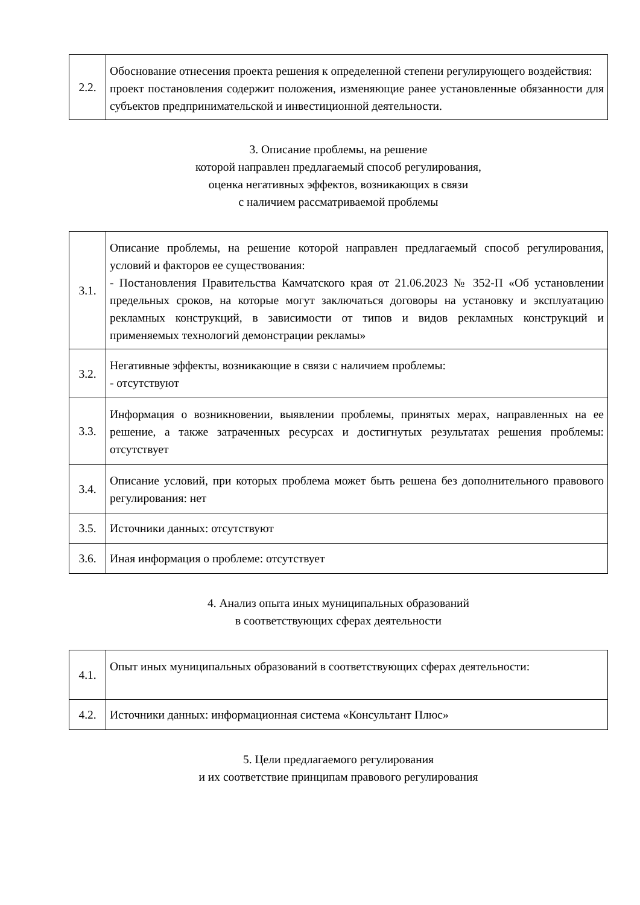| 2.2. | Обоснование отнесения проекта решения к определенной степени регулирующего воздействия: проект постановления содержит положения, изменяющие ранее установленные обязанности для субъектов предпринимательской и инвестиционной деятельности. |
3. Описание проблемы, на решение
которой направлен предлагаемый способ регулирования,
оценка негативных эффектов, возникающих в связи
с наличием рассматриваемой проблемы
| 3.1. | Описание проблемы, на решение которой направлен предлагаемый способ регулирования, условий и факторов ее существования: - Постановления Правительства Камчатского края от 21.06.2023 № 352-П «Об установлении предельных сроков, на которые могут заключаться договоры на установку и эксплуатацию рекламных конструкций, в зависимости от типов и видов рекламных конструкций и применяемых технологий демонстрации рекламы» |
| 3.2. | Негативные эффекты, возникающие в связи с наличием проблемы: - отсутствуют |
| 3.3. | Информация о возникновении, выявлении проблемы, принятых мерах, направленных на ее решение, а также затраченных ресурсах и достигнутых результатах решения проблемы: отсутствует |
| 3.4. | Описание условий, при которых проблема может быть решена без дополнительного правового регулирования: нет |
| 3.5. | Источники данных: отсутствуют |
| 3.6. | Иная информация о проблеме: отсутствует |
4. Анализ опыта иных муниципальных образований
в соответствующих сферах деятельности
| 4.1. | Опыт иных муниципальных образований в соответствующих сферах деятельности: |
| 4.2. | Источники данных: информационная система «Консультант Плюс» |
5. Цели предлагаемого регулирования
и их соответствие принципам правового регулирования